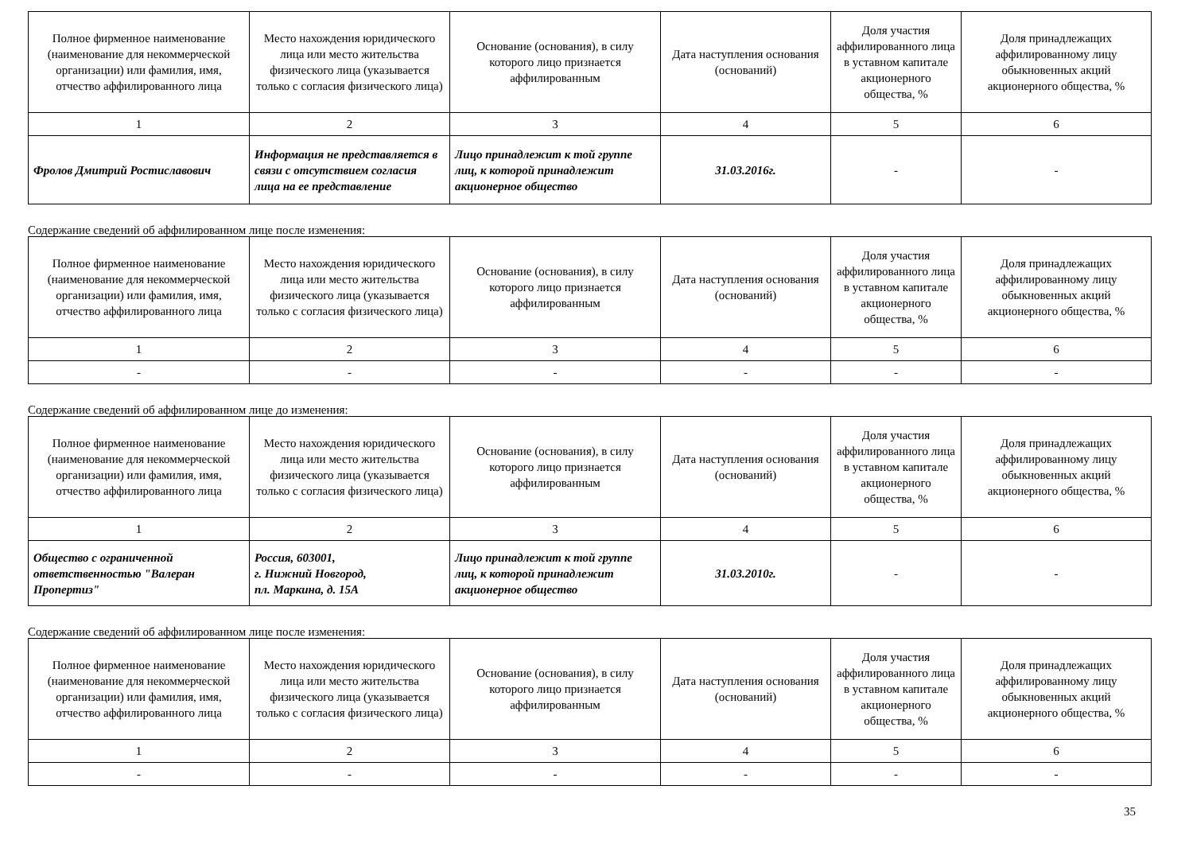| Полное фирменное наименование (наименование для некоммерческой организации) или фамилия, имя, отчество аффилированного лица | Место нахождения юридического лица или место жительства физического лица (указывается только с согласия физического лица) | Основание (основания), в силу которого лицо признается аффилированным | Дата наступления основания (оснований) | Доля участия аффилированного лица в уставном капитале акционерного общества, % | Доля принадлежащих аффилированному лицу обыкновенных акций акционерного общества, % |
| --- | --- | --- | --- | --- | --- |
| 1 | 2 | 3 | 4 | 5 | 6 |
| Фролов Дмитрий Ростиславович | Информация не представляется в связи с отсутствием согласия лица на ее представление | Лицо принадлежит к той группе лиц, к которой принадлежит акционерное общество | 31.03.2016г. | - | - |
Содержание сведений об аффилированном лице после изменения:
| Полное фирменное наименование (наименование для некоммерческой организации) или фамилия, имя, отчество аффилированного лица | Место нахождения юридического лица или место жительства физического лица (указывается только с согласия физического лица) | Основание (основания), в силу которого лицо признается аффилированным | Дата наступления основания (оснований) | Доля участия аффилированного лица в уставном капитале акционерного общества, % | Доля принадлежащих аффилированному лицу обыкновенных акций акционерного общества, % |
| --- | --- | --- | --- | --- | --- |
| 1 | 2 | 3 | 4 | 5 | 6 |
| - | - | - | - | - | - |
Содержание сведений об аффилированном лице до изменения:
| Полное фирменное наименование (наименование для некоммерческой организации) или фамилия, имя, отчество аффилированного лица | Место нахождения юридического лица или место жительства физического лица (указывается только с согласия физического лица) | Основание (основания), в силу которого лицо признается аффилированным | Дата наступления основания (оснований) | Доля участия аффилированного лица в уставном капитале акционерного общества, % | Доля принадлежащих аффилированному лицу обыкновенных акций акционерного общества, % |
| --- | --- | --- | --- | --- | --- |
| 1 | 2 | 3 | 4 | 5 | 6 |
| Общество с ограниченной ответственностью "Валеран Пропертиз" | Россия, 603001, г. Нижний Новгород, пл. Маркина, д. 15А | Лицо принадлежит к той группе лиц, к которой принадлежит акционерное общество | 31.03.2010г. | - | - |
Содержание сведений об аффилированном лице после изменения:
| Полное фирменное наименование (наименование для некоммерческой организации) или фамилия, имя, отчество аффилированного лица | Место нахождения юридического лица или место жительства физического лица (указывается только с согласия физического лица) | Основание (основания), в силу которого лицо признается аффилированным | Дата наступления основания (оснований) | Доля участия аффилированного лица в уставном капитале акционерного общества, % | Доля принадлежащих аффилированному лицу обыкновенных акций акционерного общества, % |
| --- | --- | --- | --- | --- | --- |
| 1 | 2 | 3 | 4 | 5 | 6 |
| - | - | - | - | - | - |
35